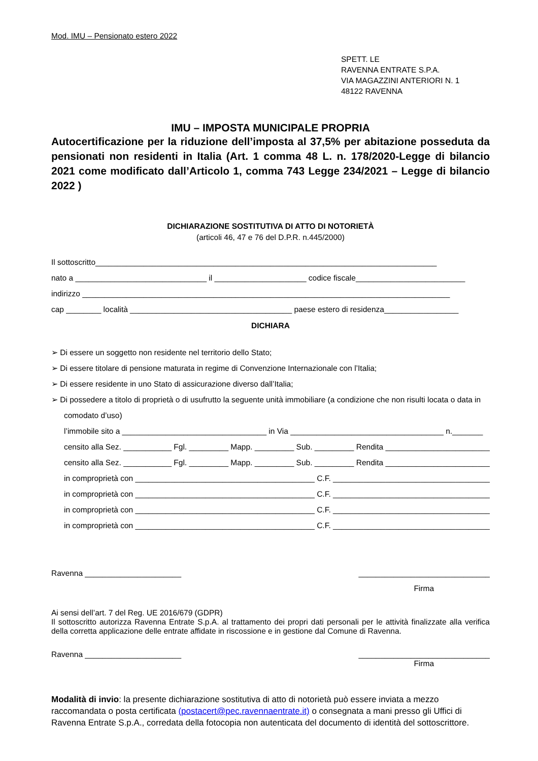Mod. IMU – Pensionato estero 2022
SPETT. LE
RAVENNA ENTRATE S.P.A.
VIA MAGAZZINI ANTERIORI N. 1
48122 RAVENNA
IMU – IMPOSTA MUNICIPALE PROPRIA
Autocertificazione per la riduzione dell’imposta al 37,5% per abitazione posseduta da pensionati non residenti in Italia (Art. 1 comma 48 L. n. 178/2020-Legge di bilancio 2021 come modificato dall’Articolo 1, comma 743 Legge 234/2021 – Legge di bilancio 2022 )
DICHIARAZIONE SOSTITUTIVA DI ATTO DI NOTORIETÀ
(articoli 46, 47 e 76 del D.P.R. n.445/2000)
Il sottoscritto______________________________________________________________________________
nato a ______________________________ il _____________________ codice fiscale_________________________
indirizzo ____________________________________________________________________________________
cap ________ località _____________________________________ paese estero di residenza_________________
DICHIARA
➢ Di essere un soggetto non residente nel territorio dello Stato;
➢ Di essere titolare di pensione maturata in regime di Convenzione Internazionale con l’Italia;
➢ Di essere residente in uno Stato di assicurazione diverso dall’Italia;
➢ Di possedere a titolo di proprietà o di usufrutto la seguente unità immobiliare (a condizione che non risulti locata o data in comodato d’uso)
l’immobile sito a _________________________________ in Via ___________________________________ n._______
censito alla Sez. ___________ Fgl. _________ Mapp. _________ Sub. _________ Rendita _________________________
censito alla Sez. ___________ Fgl. _________ Mapp. _________ Sub. _________ Rendita _________________________
in comproprietà con _________________________________________ C.F. _____________________________________
in comproprietà con _________________________________________ C.F. _____________________________________
in comproprietà con _________________________________________ C.F. _____________________________________
in comproprietà con _________________________________________ C.F. _____________________________________
Ravenna ______________________ ______________________________
Firma
Ai sensi dell’art. 7 del Reg. UE 2016/679 (GDPR)
Il sottoscritto autorizza Ravenna Entrate S.p.A. al trattamento dei propri dati personali per le attività finalizzate alla verifica della corretta applicazione delle entrate affidate in riscossione e in gestione dal Comune di Ravenna.
Ravenna ______________________ ______________________________
Firma
Modalità di invio: la presente dichiarazione sostitutiva di atto di notorietà può essere inviata a mezzo raccomandata o posta certificata (postacert@pec.ravennaentrate.it) o consegnata a mani presso gli Uffici di Ravenna Entrate S.p.A., corredata della fotocopia non autenticata del documento di identità del sottoscrittore.